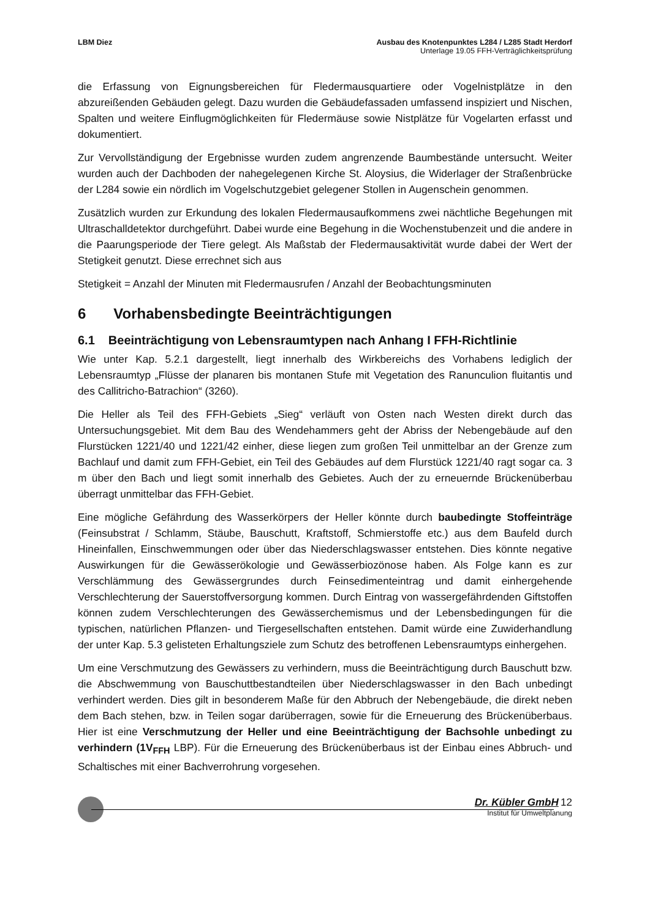LBM Diez Ausbau des Knotenpunktes L284 / L285 Stadt Herdorf
Unterlage 19.05 FFH-Verträglichkeitsprüfung
die Erfassung von Eignungsbereichen für Fledermausquartiere oder Vogelnistplätze in den abzureißenden Gebäuden gelegt. Dazu wurden die Gebäudefassaden umfassend inspiziert und Nischen, Spalten und weitere Einflugmöglichkeiten für Fledermäuse sowie Nistplätze für Vogelarten erfasst und dokumentiert.
Zur Vervollständigung der Ergebnisse wurden zudem angrenzende Baumbestände untersucht. Weiter wurden auch der Dachboden der nahegelegenen Kirche St. Aloysius, die Widerlager der Straßenbrücke der L284 sowie ein nördlich im Vogelschutzgebiet gelegener Stollen in Augenschein genommen.
Zusätzlich wurden zur Erkundung des lokalen Fledermausaufkommens zwei nächtliche Begehungen mit Ultraschalldetektor durchgeführt. Dabei wurde eine Begehung in die Wochenstubenzeit und die andere in die Paarungsperiode der Tiere gelegt. Als Maßstab der Fledermausaktivität wurde dabei der Wert der Stetigkeit genutzt. Diese errechnet sich aus
Stetigkeit = Anzahl der Minuten mit Fledermausrufen / Anzahl der Beobachtungsminuten
6 Vorhabensbedingte Beeinträchtigungen
6.1 Beeinträchtigung von Lebensraumtypen nach Anhang I FFH-Richtlinie
Wie unter Kap. 5.2.1 dargestellt, liegt innerhalb des Wirkbereichs des Vorhabens lediglich der Lebensraumtyp „Flüsse der planaren bis montanen Stufe mit Vegetation des Ranunculion fluitantis und des Callitricho-Batrachion“ (3260).
Die Heller als Teil des FFH-Gebiets „Sieg“ verläuft von Osten nach Westen direkt durch das Untersuchungsgebiet. Mit dem Bau des Wendehammers geht der Abriss der Nebengebäude auf den Flurstücken 1221/40 und 1221/42 einher, diese liegen zum großen Teil unmittelbar an der Grenze zum Bachlauf und damit zum FFH-Gebiet, ein Teil des Gebäudes auf dem Flurstück 1221/40 ragt sogar ca. 3 m über den Bach und liegt somit innerhalb des Gebietes. Auch der zu erneuernde Brückenüberbau überragt unmittelbar das FFH-Gebiet.
Eine mögliche Gefährdung des Wasserkörpers der Heller könnte durch baubedingte Stoffeinträge (Feinsubstrat / Schlamm, Stäube, Bauschutt, Kraftstoff, Schmierstoffe etc.) aus dem Baufeld durch Hineinfallen, Einschwemmungen oder über das Niederschlagswasser entstehen. Dies könnte negative Auswirkungen für die Gewässerökologie und Gewässerbiozönose haben. Als Folge kann es zur Verschlämmung des Gewässergrundes durch Feinsedimenteintrag und damit einhergehende Verschlechterung der Sauerstoffversorgung kommen. Durch Eintrag von wassergefährdenden Giftstoffen können zudem Verschlechterungen des Gewässerchemismus und der Lebensbedingungen für die typischen, natürlichen Pflanzen- und Tiergesellschaften entstehen. Damit würde eine Zuwiderhandlung der unter Kap. 5.3 gelisteten Erhaltungsziele zum Schutz des betroffenen Lebensraumtyps einhergehen.
Um eine Verschmutzung des Gewässers zu verhindern, muss die Beeinträchtigung durch Bauschutt bzw. die Abschwemmung von Bauschuttbestandteilen über Niederschlagswasser in den Bach unbedingt verhindert werden. Dies gilt in besonderem Maße für den Abbruch der Nebengebäude, die direkt neben dem Bach stehen, bzw. in Teilen sogar darüberragen, sowie für die Erneuerung des Brückenüberbaus. Hier ist eine Verschmutzung der Heller und eine Beeinträchtigung der Bachsohle unbedingt zu verhindern (1V<sub>FFH</sub> LBP). Für die Erneuerung des Brückenüberbaus ist der Einbau eines Abbruch- und Schaltisches mit einer Bachverrohrung vorgesehen.
Dr. Kübler GmbH 12
Institut für Umweltplanung